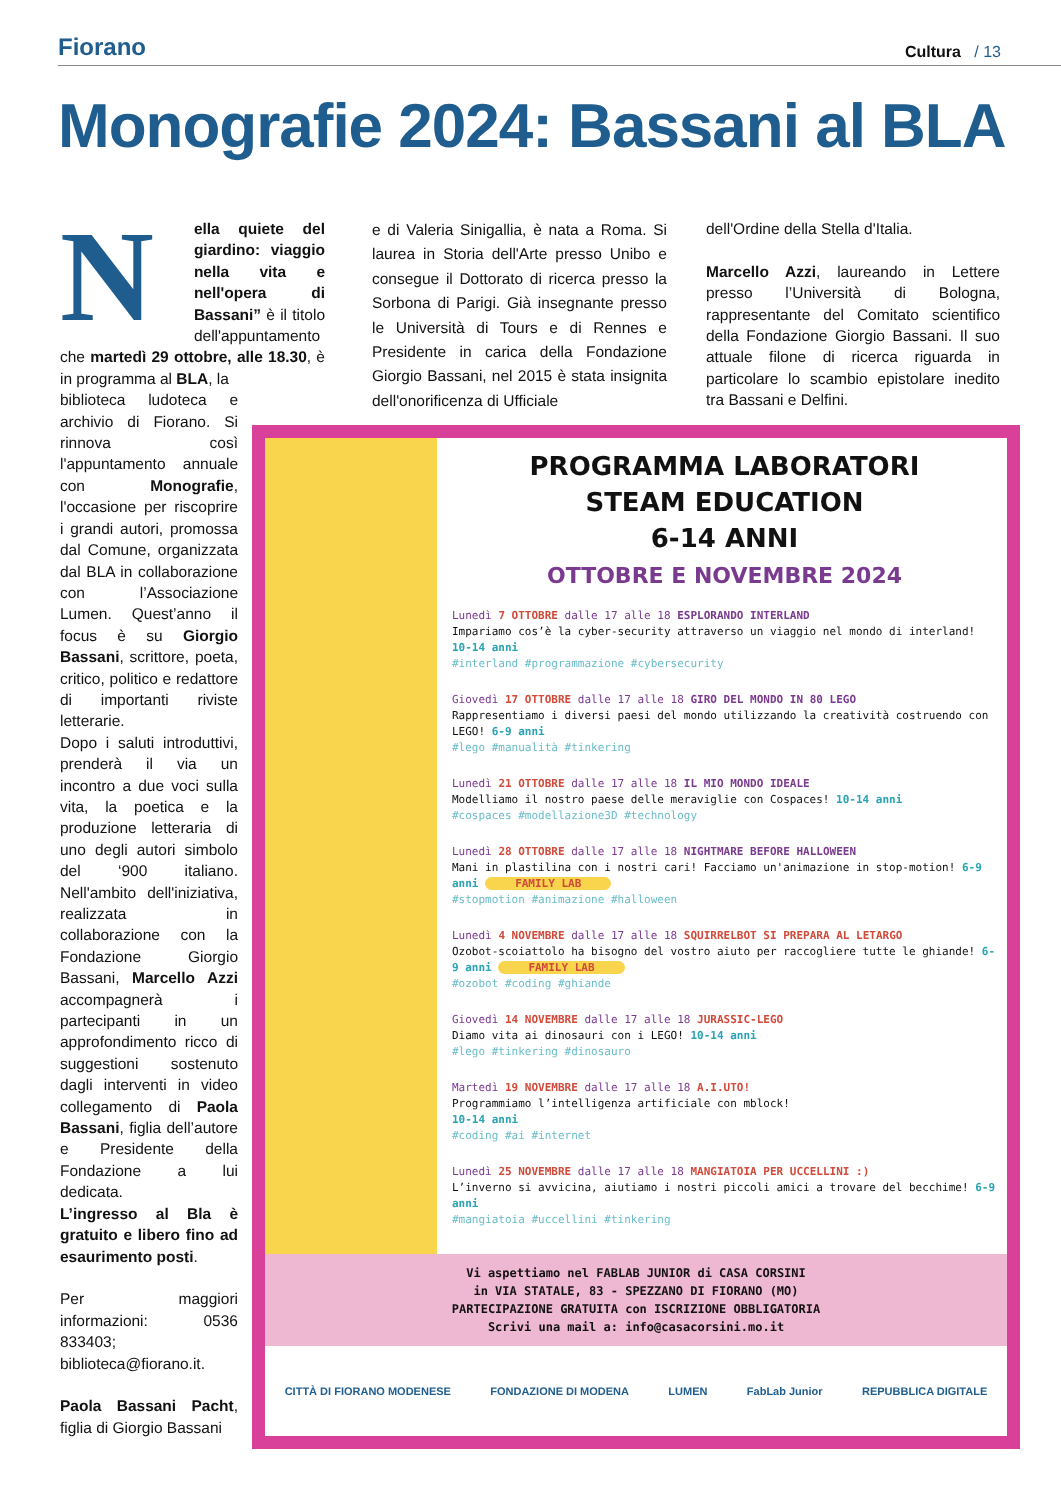Fiorano
Cultura / 13
Monografie 2024: Bassani al BLA
N
ella quiete del giardino: viaggio nella vita e nell'opera di Bassani” è il titolo dell'appuntamento che martedì 29 ottobre, alle 18.30, è in programma al BLA, la
biblioteca ludoteca e archivio di Fiorano. Si rinnova così l'appuntamento annuale con Monografie, l'occasione per riscoprire i grandi autori, promossa dal Comune, organizzata dal BLA in collaborazione con l’Associazione Lumen. Quest’anno il focus è su Giorgio Bassani, scrittore, poeta, critico, politico e redattore di importanti riviste letterarie.
Dopo i saluti introduttivi, prenderà il via un incontro a due voci sulla vita, la poetica e la produzione letteraria di uno degli autori simbolo del ‘900 italiano. Nell'ambito dell'iniziativa, realizzata in collaborazione con la Fondazione Giorgio Bassani, Marcello Azzi accompagnerà i partecipanti in un approfondimento ricco di suggestioni sostenuto dagli interventi in video collegamento di Paola Bassani, figlia dell’autore e Presidente della Fondazione a lui dedicata.
L’ingresso al Bla è gratuito e libero fino ad esaurimento posti.
Per maggiori informazioni: 0536 833403; biblioteca@fiorano.it.
Paola Bassani Pacht, figlia di Giorgio Bassani
e di Valeria Sinigallia, è nata a Roma. Si laurea in Storia dell'Arte presso Unibo e consegue il Dottorato di ricerca presso la Sorbona di Parigi. Già insegnante presso le Università di Tours e di Rennes e Presidente in carica della Fondazione Giorgio Bassani, nel 2015 è stata insignita dell'onorificenza di Ufficiale
dell'Ordine della Stella d'Italia.
Marcello Azzi, laureando in Lettere presso l’Università di Bologna, rappresentante del Comitato scientifico della Fondazione Giorgio Bassani. Il suo attuale filone di ricerca riguarda in particolare lo scambio epistolare inedito tra Bassani e Delfini.
PROGRAMMA LABORATORI
STEAM EDUCATION
6-14 ANNI
OTTOBRE E NOVEMBRE 2024
Lunedì 7 OTTOBRE dalle 17 alle 18 ESPLORANDO INTERLAND
Impariamo cos’è la cyber-security attraverso un viaggio nel mondo di interland! 10-14 anni
#interland #programmazione #cybersecurity
Giovedì 17 OTTOBRE dalle 17 alle 18 GIRO DEL MONDO IN 80 LEGO
Rappresentiamo i diversi paesi del mondo utilizzando la creatività costruendo con LEGO! 6-9 anni
#lego #manualità #tinkering
Lunedì 21 OTTOBRE dalle 17 alle 18 IL MIO MONDO IDEALE
Modelliamo il nostro paese delle meraviglie con Cospaces! 10-14 anni
#cospaces #modellazione3D #technology
Lunedì 28 OTTOBRE dalle 17 alle 18 NIGHTMARE BEFORE HALLOWEEN
Mani in plastilina con i nostri cari! Facciamo un'animazione in stop-motion! 6-9 anni FAMILY LAB
#stopmotion #animazione #halloween
Lunedì 4 NOVEMBRE dalle 17 alle 18 SQUIRRELBOT SI PREPARA AL LETARGO
Ozobot-scoiattolo ha bisogno del vostro aiuto per raccogliere tutte le ghiande! 6-9 anni FAMILY LAB
#ozobot #coding #ghiande
Giovedì 14 NOVEMBRE dalle 17 alle 18 JURASSIC-LEGO
Diamo vita ai dinosauri con i LEGO! 10-14 anni
#lego #tinkering #dinosauro
Martedì 19 NOVEMBRE dalle 17 alle 18 A.I.UTO!
Programmiamo l’intelligenza artificiale con mblock!
10-14 anni
#coding #ai #internet
Lunedì 25 NOVEMBRE dalle 17 alle 18 MANGIATOIA PER UCCELLINI :)
L’inverno si avvicina, aiutiamo i nostri piccoli amici a trovare del becchime! 6-9 anni
#mangiatoia #uccellini #tinkering
Vi aspettiamo nel FABLAB JUNIOR di CASA CORSINI
in VIA STATALE, 83 - SPEZZANO DI FIORANO (MO)
PARTECIPAZIONE GRATUITA con ISCRIZIONE OBBLIGATORIA
Scrivi una mail a: info@casacorsini.mo.it
CITTÀ DI FIORANO MODENESE FONDAZIONE DI MODENA LUMEN FabLab Junior REPUBBLICA DIGITALE